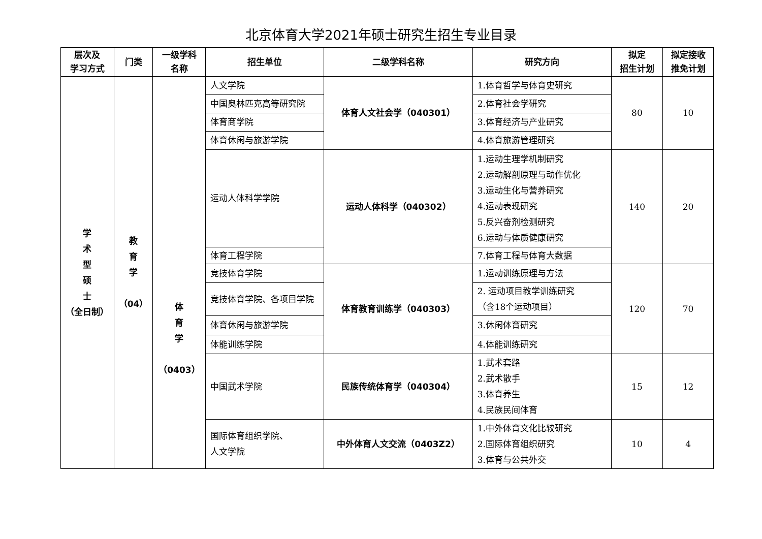北京体育大学2021年硕士研究生招生专业目录
| 层次及 学习方式 | 门类 | 一级学科 名称 | 招生单位 | 二级学科名称 | 研究方向 | 拟定 招生计划 | 拟定接收 推免计划 |
| --- | --- | --- | --- | --- | --- | --- | --- |
| 学 术 型 硕 士 （全日制） | 教 育 学 （04） | 体 育 学 （0403） | 人文学院 | 体育人文社会学（040301） | 1.体育哲学与体育史研究 | 80 | 10 |
| | | | 中国奥林匹克高等研究院 | | 2.体育社会学研究 | | |
| | | | 体育商学院 | | 3.体育经济与产业研究 | | |
| | | | 体育休闲与旅游学院 | | 4.体育旅游管理研究 | | |
| | | | 运动人体科学学院 | 运动人体科学（040302） | 1.运动生理学机制研究 2.运动解剖原理与动作优化 3.运动生化与营养研究 4.运动表现研究 5.反兴奋剂检测研究 6.运动与体质健康研究 | 140 | 20 |
| | | | 体育工程学院 | | 7.体育工程与体育大数据 | | |
| | | | 竞技体育学院 | 体育教育训练学（040303） | 1.运动训练原理与方法 | 120 | 70 |
| | | | 竞技体育学院、各项目学院 | | 2. 运动项目教学训练研究 （含18个运动项目） | | |
| | | | 体育休闲与旅游学院 | | 3.休闲体育研究 | | |
| | | | 体能训练学院 | | 4.体能训练研究 | | |
| | | | 中国武术学院 | 民族传统体育学（040304） | 1.武术套路 2.武术散手 3.体育养生 4.民族民间体育 | 15 | 12 |
| | | | 国际体育组织学院、 人文学院 | 中外体育人文交流（0403Z2） | 1.中外体育文化比较研究 2.国际体育组织研究 3.体育与公共外交 | 10 | 4 |